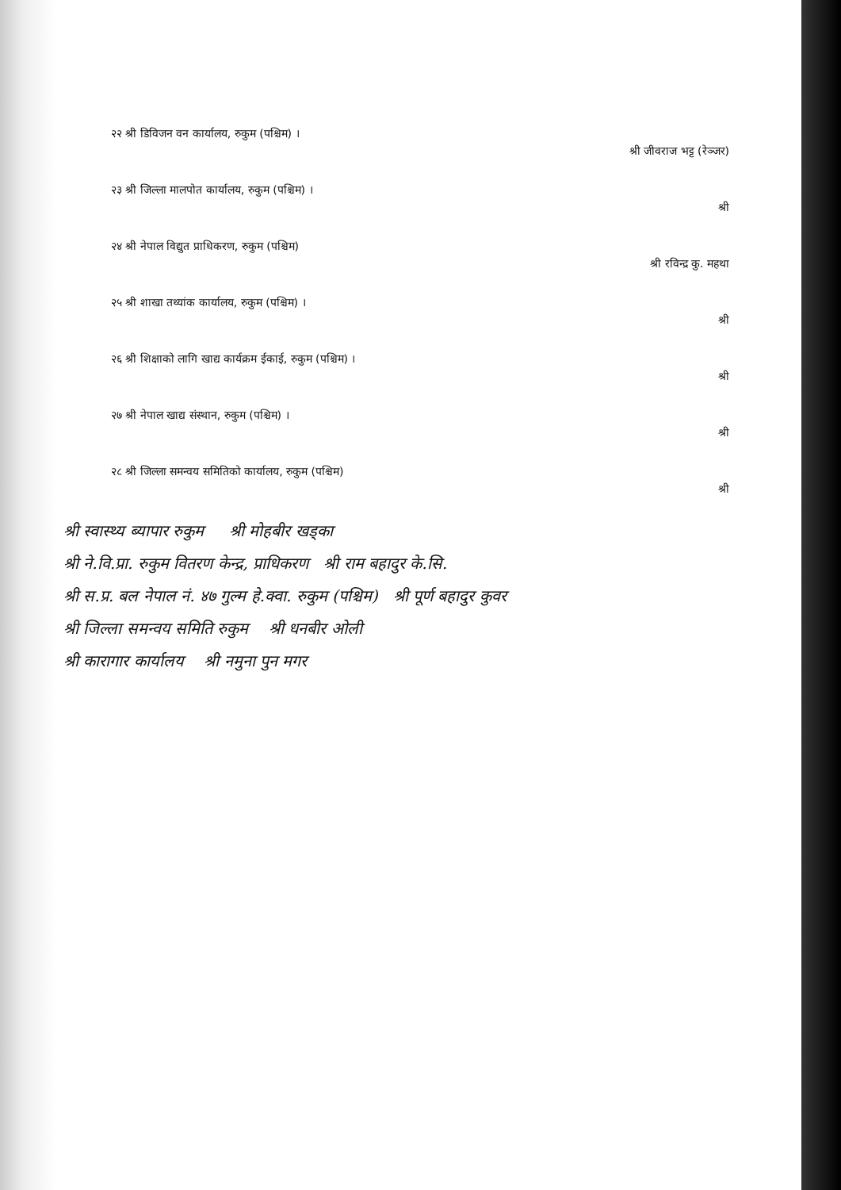२२ श्री डिविजन वन कार्यालय, रुकुम (पश्चिम) । श्री जीवराज भट्ट (रेञ्जर)
२३ श्री जिल्ला मालपोत कार्यालय, रुकुम (पश्चिम) । श्री
२४ श्री नेपाल विद्युत प्राधिकरण, रुकुम (पश्चिम) श्री रविन्द्र कु. महथा
२५ श्री शाखा तथ्यांक कार्यालय, रुकुम (पश्चिम) । श्री
२६ श्री शिक्षाको लागि खाद्य कार्यक्रम ईकाई, रुकुम (पश्चिम) । श्री
२७ श्री नेपाल खाद्य संस्थान, रुकुम (पश्चिम) । श्री
२८ श्री जिल्ला समन्वय समितिको कार्यालय, रुकुम (पश्चिम) श्री
श्री स्वास्थ्य ब्यापार रुकुम श्री मोहबीर खड्का
श्री ने.वि.प्रा. रुकुम वितरण केन्द्र, प्राधिकरण श्री राम बहादुर के.सि.
श्री स.प्र. बल नेपाल नं. ४७ गुल्म हे.क्वा. रुकुम (पश्चिम) श्री पूर्ण बहादुर कुवर
श्री जिल्ला समन्वय समिति रुकुम श्री धनबीर ओली
श्री कारागार कार्यालय श्री नमुना पुन मगर